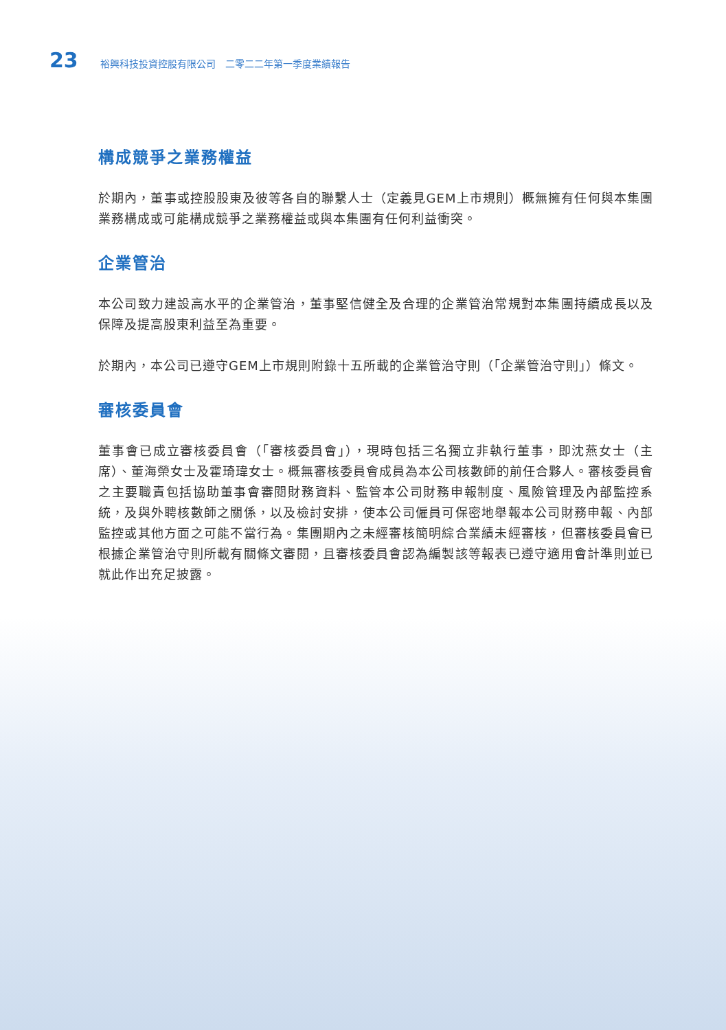23 裕興科技投資控股有限公司　二零二二年第一季度業績報告
構成競爭之業務權益
於期內，董事或控股股東及彼等各自的聯繫人士（定義見GEM上市規則）概無擁有任何與本集團業務構成或可能構成競爭之業務權益或與本集團有任何利益衝突。
企業管治
本公司致力建設高水平的企業管治，董事堅信健全及合理的企業管治常規對本集團持續成長以及保障及提高股東利益至為重要。
於期內，本公司已遵守GEM上市規則附錄十五所載的企業管治守則（「企業管治守則」）條文。
審核委員會
董事會已成立審核委員會（「審核委員會」），現時包括三名獨立非執行董事，即沈燕女士（主席）、董海榮女士及霍琦瑋女士。概無審核委員會成員為本公司核數師的前任合夥人。審核委員會之主要職責包括協助董事會審閱財務資料、監管本公司財務申報制度、風險管理及內部監控系統，及與外聘核數師之關係，以及檢討安排，使本公司僱員可保密地舉報本公司財務申報、內部監控或其他方面之可能不當行為。集團期內之未經審核簡明綜合業績未經審核，但審核委員會已根據企業管治守則所載有關條文審閱，且審核委員會認為編製該等報表已遵守適用會計準則並已就此作出充足披露。